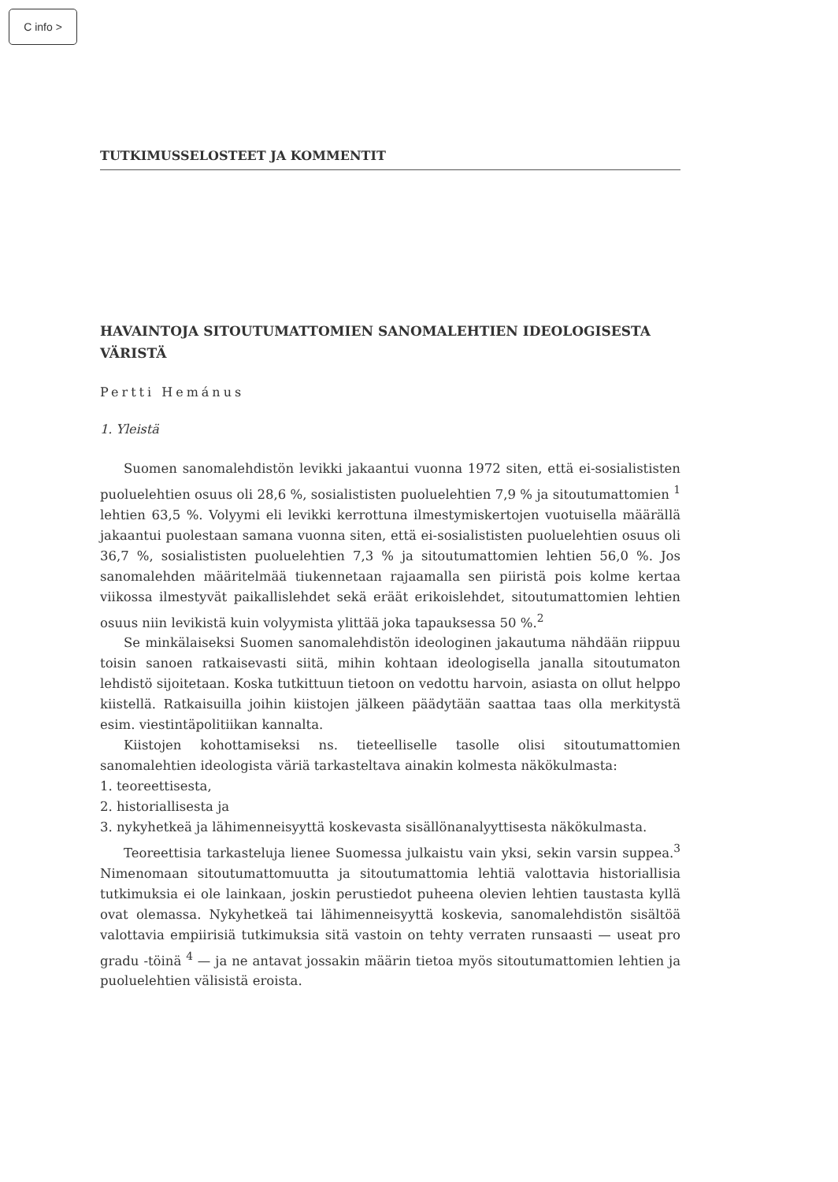C info >
TUTKIMUSSELOSTEET JA KOMMENTIT
HAVAINTOJA SITOUTUMATTOMIEN SANOMALEHTIEN IDEOLOGISESTA VÄRISTÄ
Pertti Hemánus
1. Yleistä
Suomen sanomalehdistön levikki jakaantui vuonna 1972 siten, että ei-sosialististen puoluelehtien osuus oli 28,6 %, sosialististen puoluelehtien 7,9 % ja sitoutumattomien <sup>1</sup> lehtien 63,5 %. Volyymi eli levikki kerrottuna ilmestymiskertojen vuotuisella määrällä jakaantui puolestaan samana vuonna siten, että ei-sosialististen puoluelehtien osuus oli 36,7 %, sosialististen puoluelehtien 7,3 % ja sitoutumattomien lehtien 56,0 %. Jos sanomalehden määritelmää tiukennetaan rajaamalla sen piiristä pois kolme kertaa viikossa ilmestyvät paikallislehdet sekä eräät erikoislehdet, sitoutumattomien lehtien osuus niin levikistä kuin volyymista ylittää joka tapauksessa 50 %.<sup>2</sup>
Se minkälaiseksi Suomen sanomalehdistön ideologinen jakautuma nähdään riippuu toisin sanoen ratkaisevasti siitä, mihin kohtaan ideologisella janalla sitoutumaton lehdistö sijoitetaan. Koska tutkittuun tietoon on vedottu harvoin, asiasta on ollut helppo kiistellä. Ratkaisuilla joihin kiistojen jälkeen päädytään saattaa taas olla merkitystä esim. viestintäpolitiikan kannalta.
Kiistojen kohottamiseksi ns. tieteelliselle tasolle olisi sitoutumattomien sanomalehtien ideologista väriä tarkasteltava ainakin kolmesta näkökulmasta:
1. teoreettisesta,
2. historiallisesta ja
3. nykyhetkeä ja lähimenneisyyttä koskevasta sisällönanalyyttisesta näkökulmasta.
Teoreettisia tarkasteluja lienee Suomessa julkaistu vain yksi, sekin varsin suppea.<sup>3</sup> Nimenomaan sitoutumattomuutta ja sitoutumattomia lehtiä valottavia historiallisia tutkimuksia ei ole lainkaan, joskin perustiedot puheena olevien lehtien taustasta kyllä ovat olemassa. Nykyhetkeä tai lähimenneisyyttä koskevia, sanomalehdistön sisältöä valottavia empiirisiä tutkimuksia sitä vastoin on tehty verraten runsaasti — useat pro gradu -töinä <sup>4</sup> — ja ne antavat jossakin määrin tietoa myös sitoutumattomien lehtien ja puoluelehtien välisistä eroista.